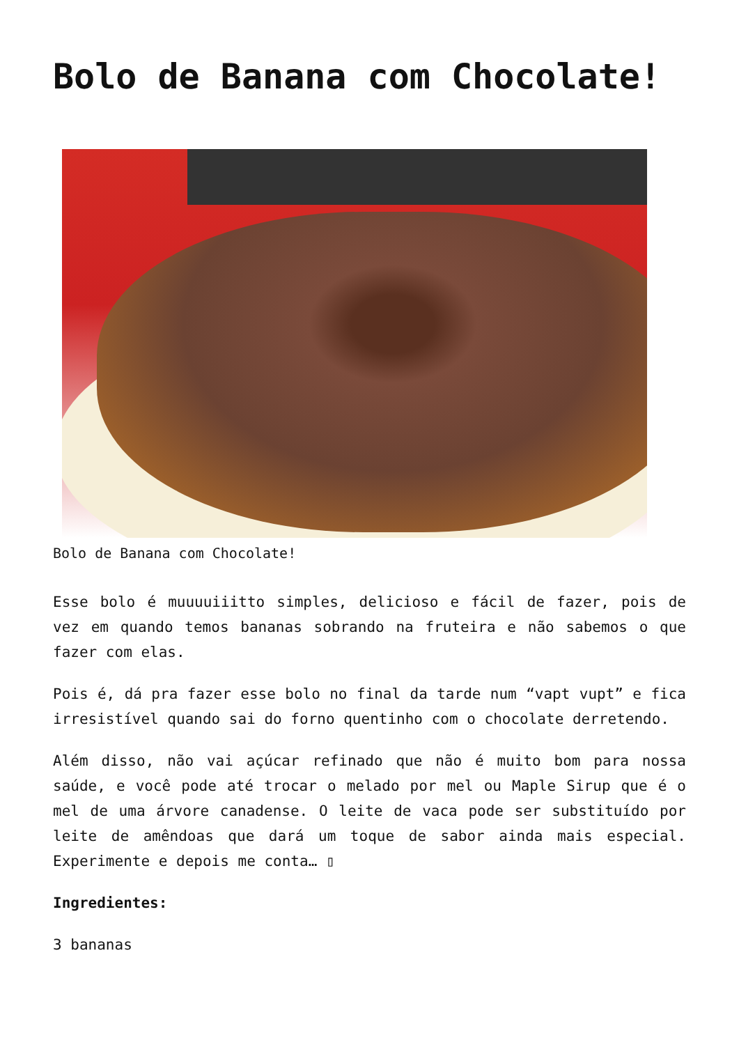Bolo de Banana com Chocolate!
Bolo de Banana com Chocolate!
Esse bolo é muuuuiiitto simples, delicioso e fácil de fazer, pois de vez em quando temos bananas sobrando na fruteira e não sabemos o que fazer com elas.
Pois é, dá pra fazer esse bolo no final da tarde num “vapt vupt” e fica irresistível quando sai do forno quentinho com o chocolate derretendo.
Além disso, não vai açúcar refinado que não é muito bom para nossa saúde, e você pode até trocar o melado por mel ou Maple Sirup que é o mel de uma árvore canadense. O leite de vaca pode ser substituído por leite de amêndoas que dará um toque de sabor ainda mais especial. Experimente e depois me conta… ▯
Ingredientes:
3 bananas